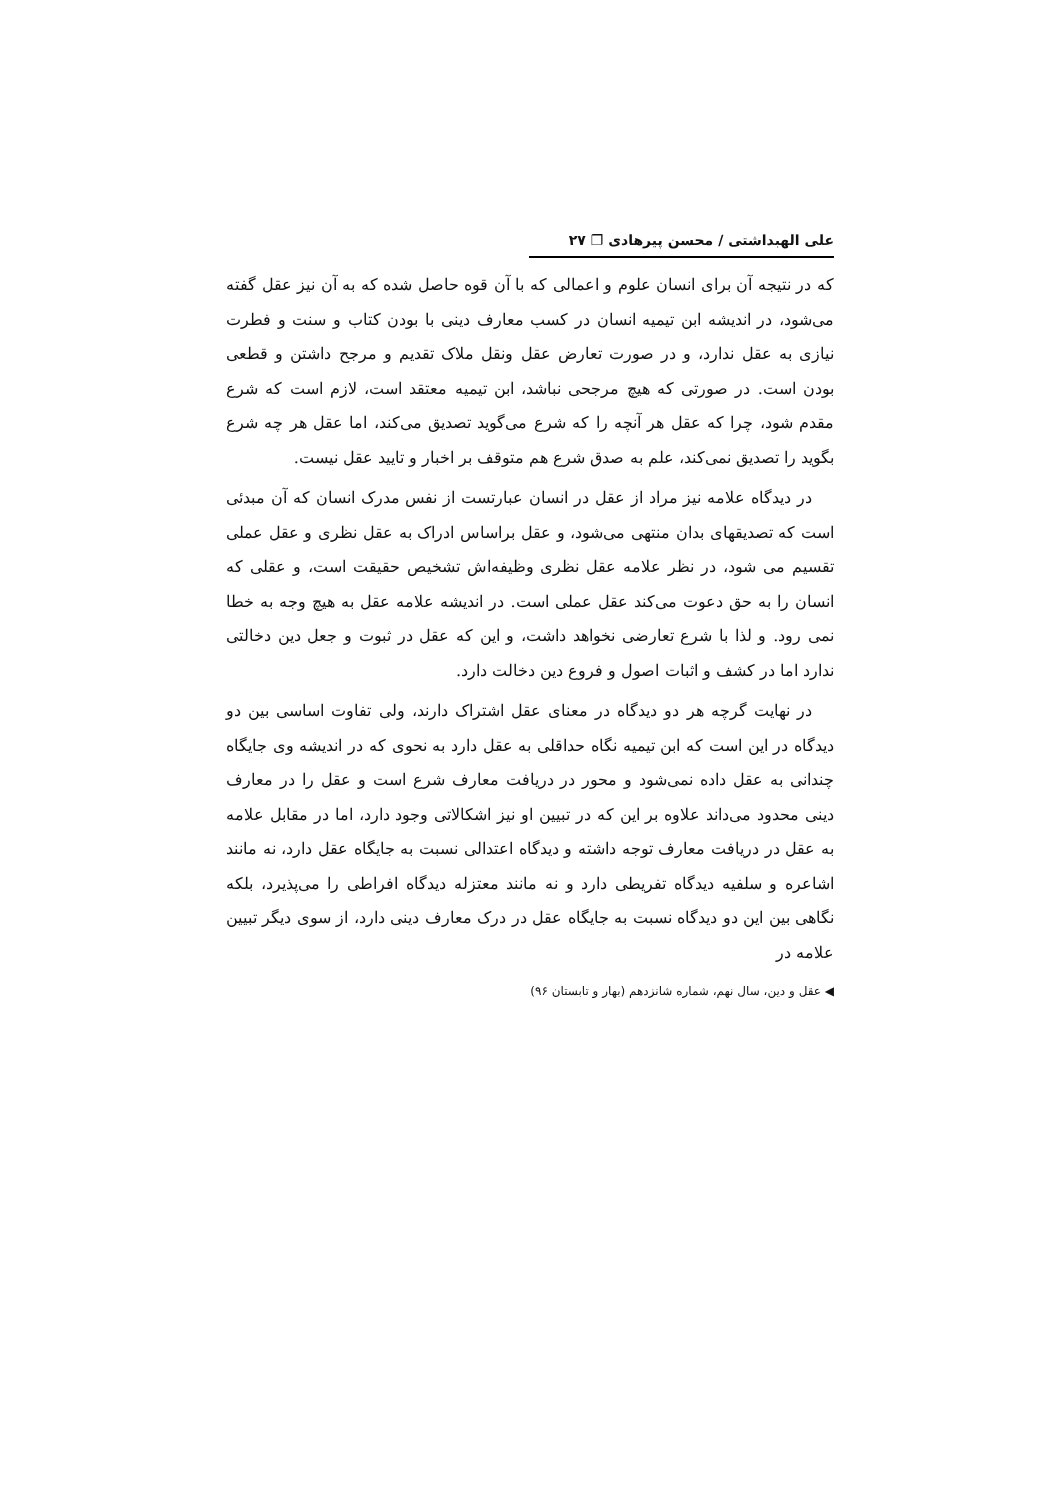علی الهبداشتی / محسن پیرهادی ❐ ۲۷
که در نتیجه آن برای انسان علوم و اعمالی که با آن قوه حاصل شده که به آن نیز عقل گفته می‌شود، در اندیشه ابن تیمیه انسان در کسب معارف دینی با بودن کتاب و سنت و فطرت نیازی به عقل ندارد، و در صورت تعارض عقل ونقل ملاک تقدیم و مرجح داشتن و قطعی بودن است. در صورتی که هیچ مرجحی نباشد، ابن تیمیه معتقد است، لازم است که شرع مقدم شود، چرا که عقل هر آنچه را که شرع می‌گوید تصدیق می‌کند، اما عقل هر چه شرع بگوید را تصدیق نمی‌کند، علم به صدق شرع هم متوقف بر اخبار و تایید عقل نیست.
در دیدگاه علامه نیز مراد از عقل در انسان عبارتست از نفس مدرک انسان که آن مبدئی است که تصدیقهای بدان منتهی می‌شود، و عقل براساس ادراک به عقل نظری و عقل عملی تقسیم می شود، در نظر علامه عقل نظری وظیفه‌اش تشخیص حقیقت است، و عقلی که انسان را به حق دعوت می‌کند عقل عملی است. در اندیشه علامه عقل به هیچ وجه به خطا نمی رود. و لذا با شرع تعارضی نخواهد داشت، و این که عقل در ثبوت و جعل دین دخالتی ندارد اما در کشف و اثبات اصول و فروع دین دخالت دارد.
در نهایت گرچه هر دو دیدگاه در معنای عقل اشتراک دارند، ولی تفاوت اساسی بین دو دیدگاه در این است که ابن تیمیه نگاه حداقلی به عقل دارد به نحوی که در اندیشه وی جایگاه چندانی به عقل داده نمی‌شود و محور در دریافت معارف شرع است و عقل را در معارف دینی محدود می‌داند علاوه بر این که در تبیین او نیز اشکالاتی وجود دارد، اما در مقابل علامه به عقل در دریافت معارف توجه داشته و دیدگاه اعتدالی نسبت به جایگاه عقل دارد، نه مانند اشاعره و سلفیه دیدگاه تفریطی دارد و نه مانند معتزله دیدگاه افراطی را می‌پذیرد، بلکه نگاهی بین این دو دیدگاه نسبت به جایگاه عقل در درک معارف دینی دارد، از سوی دیگر تبیین علامه در
◀ عقل و دین، سال نهم، شماره شانزدهم (بهار و تابستان ۹۶)